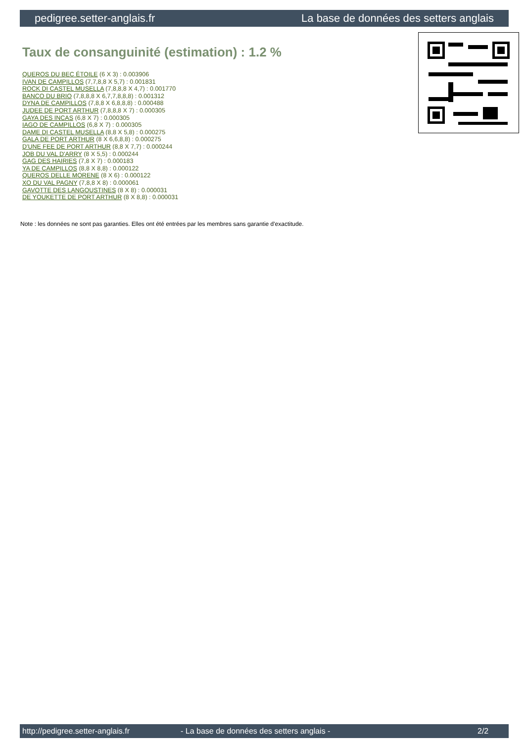pedigree.setter-anglais.fr La base de données des setters anglais
Taux de consanguinité (estimation) : 1.2 %
QUEROS DU BEC ÉTOILE (6 X 3) : 0.003906
IVAN DE CAMPILLOS (7,7,8,8 X 5,7) : 0.001831
ROCK DI CASTEL MUSELLA (7,8,8,8 X 4,7) : 0.001770
BANCO DU BRIO (7,8,8,8 X 6,7,7,8,8,8) : 0.001312
DYNA DE CAMPILLOS (7,8,8 X 6,8,8,8) : 0.000488
JUDEE DE PORT ARTHUR (7,8,8,8 X 7) : 0.000305
GAYA DES INCAS (6,8 X 7) : 0.000305
IAGO DE CAMPILLOS (6,8 X 7) : 0.000305
DAME DI CASTEL MUSELLA (8,8 X 5,8) : 0.000275
GALA DE PORT ARTHUR (8 X 6,6,8,8) : 0.000275
D'UNE FEE DE PORT ARTHUR (8,8 X 7,7) : 0.000244
JOB DU VAL D'ARRY (8 X 5,5) : 0.000244
GAG DES HAIRIES (7,8 X 7) : 0.000183
YA DE CAMPILLOS (8,8 X 8,8) : 0.000122
QUEROS DELLE MORENE (8 X 6) : 0.000122
XO DU VAL PAGNY (7,8,8 X 8) : 0.000061
GAVOTTE DES LANGOUSTINES (8 X 8) : 0.000031
DE YOUKETTE DE PORT ARTHUR (8 X 8,8) : 0.000031
Note : les données ne sont pas garanties. Elles ont été entrées par les membres sans garantie d'exactitude.
http://pedigree.setter-anglais.fr - La base de données des setters anglais - 2/2